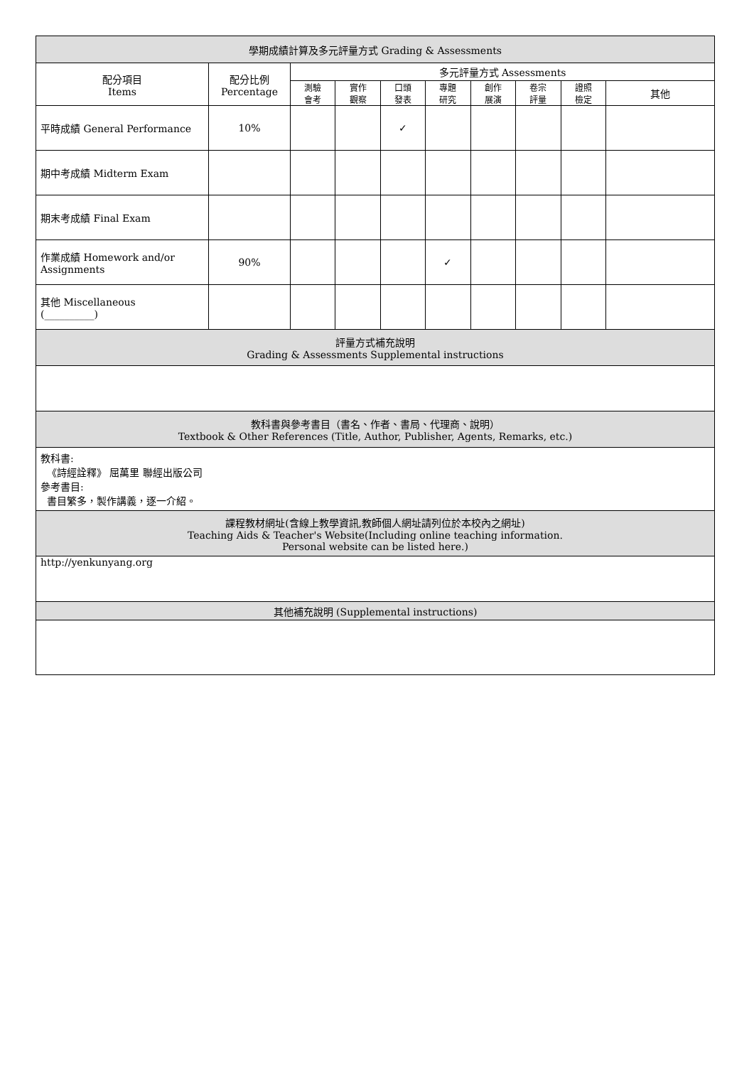| 學期成績計算及多元評量方式 Grading & Assessments | | | | | | | | | |
| --- | --- | --- | --- | --- | --- | --- | --- | --- | --- |
| 配分項目 Items | 配分比例 Percentage | 多元評量方式 Assessments | | | | | | | |
| | | 測驗 會考 | 實作 觀察 | 口頭 發表 | 專題 研究 | 創作 展演 | 卷宗 評量 | 證照 檢定 | 其他 |
| 平時成績 General Performance | 10% | | | ✓ | | | | | |
| 期中考成績 Midterm Exam | | | | | | | | | |
| 期末考成績 Final Exam | | | | | | | | | |
| 作業成績 Homework and/or Assignments | 90% | | | | ✓ | | | | |
| 其他 Miscellaneous (__________) | | | | | | | | | |
| 評量方式補充說明 Grading & Assessments Supplemental instructions | | | | | | | | | |
| 教科書與參考書目（書名、作者、書局、代理商、說明） Textbook & Other References (Title, Author, Publisher, Agents, Remarks, etc.) | | | | | | | | | |
| 教科書: 《詩經詮釋》 屈萬里 聯經出版公司 參考書目: 書目繁多，製作講義，逐一介紹。 | | | | | | | | | |
| 課程教材網址(含線上教學資訊,教師個人網址請列位於本校內之網址) Teaching Aids & Teacher's Website(Including online teaching information. Personal website can be listed here.) | | | | | | | | | |
| http://yenkunyang.org | | | | | | | | | |
| 其他補充說明 (Supplemental instructions) | | | | | | | | | |